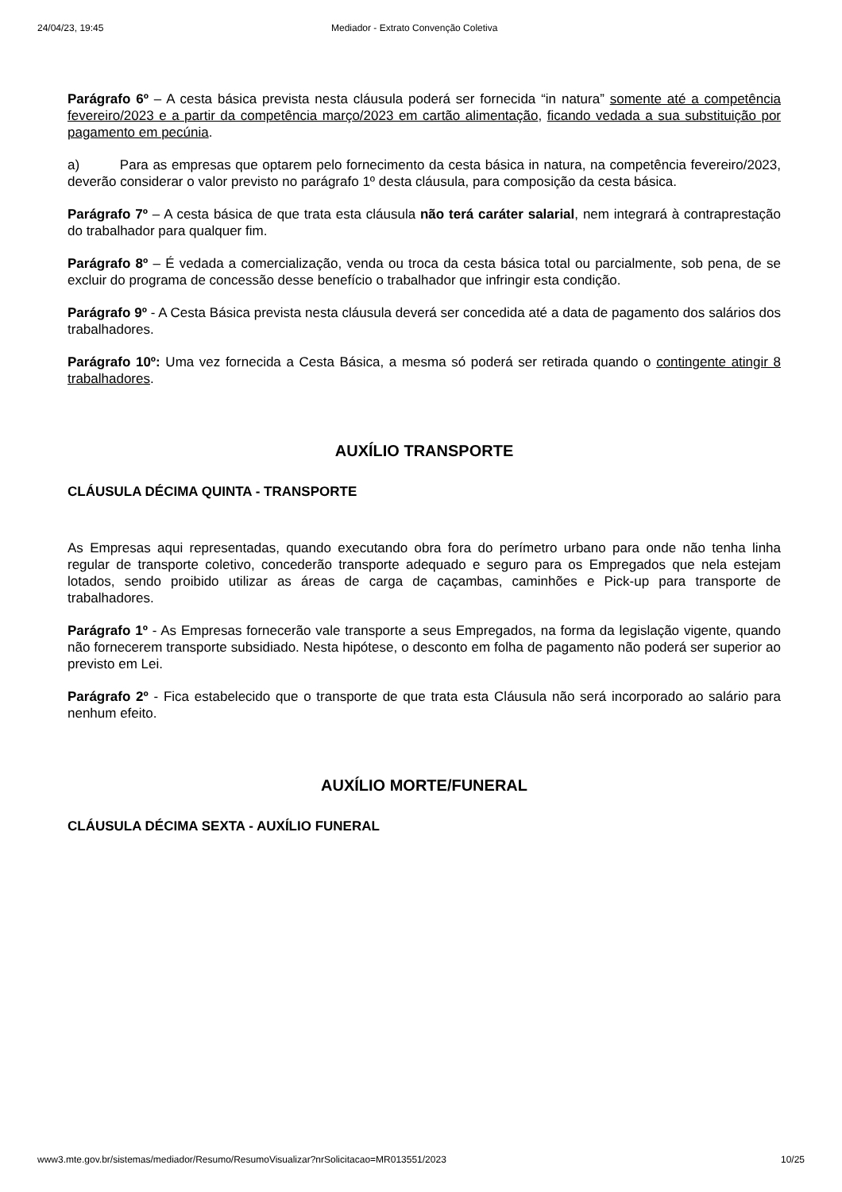24/04/23, 19:45 Mediador - Extrato Convenção Coletiva
Parágrafo 6º – A cesta básica prevista nesta cláusula poderá ser fornecida “in natura” somente até a competência fevereiro/2023 e a partir da competência março/2023 em cartão alimentação, ficando vedada a sua substituição por pagamento em pecúnia.
a) Para as empresas que optarem pelo fornecimento da cesta básica in natura, na competência fevereiro/2023, deverão considerar o valor previsto no parágrafo 1º desta cláusula, para composição da cesta básica.
Parágrafo 7º – A cesta básica de que trata esta cláusula não terá caráter salarial, nem integrará à contraprestação do trabalhador para qualquer fim.
Parágrafo 8º – É vedada a comercialização, venda ou troca da cesta básica total ou parcialmente, sob pena, de se excluir do programa de concessão desse benefício o trabalhador que infringir esta condição.
Parágrafo 9º - A Cesta Básica prevista nesta cláusula deverá ser concedida até a data de pagamento dos salários dos trabalhadores.
Parágrafo 10º: Uma vez fornecida a Cesta Básica, a mesma só poderá ser retirada quando o contingente atingir 8 trabalhadores.
AUXÍLIO TRANSPORTE
CLÁUSULA DÉCIMA QUINTA - TRANSPORTE
As Empresas aqui representadas, quando executando obra fora do perímetro urbano para onde não tenha linha regular de transporte coletivo, concederão transporte adequado e seguro para os Empregados que nela estejam lotados, sendo proibido utilizar as áreas de carga de caçambas, caminhões e Pick-up para transporte de trabalhadores.
Parágrafo 1º - As Empresas fornecerão vale transporte a seus Empregados, na forma da legislação vigente, quando não fornecerem transporte subsidiado. Nesta hipótese, o desconto em folha de pagamento não poderá ser superior ao previsto em Lei.
Parágrafo 2º - Fica estabelecido que o transporte de que trata esta Cláusula não será incorporado ao salário para nenhum efeito.
AUXÍLIO MORTE/FUNERAL
CLÁUSULA DÉCIMA SEXTA - AUXÍLIO FUNERAL
www3.mte.gov.br/sistemas/mediador/Resumo/ResumoVisualizar?nrSolicitacao=MR013551/2023 10/25